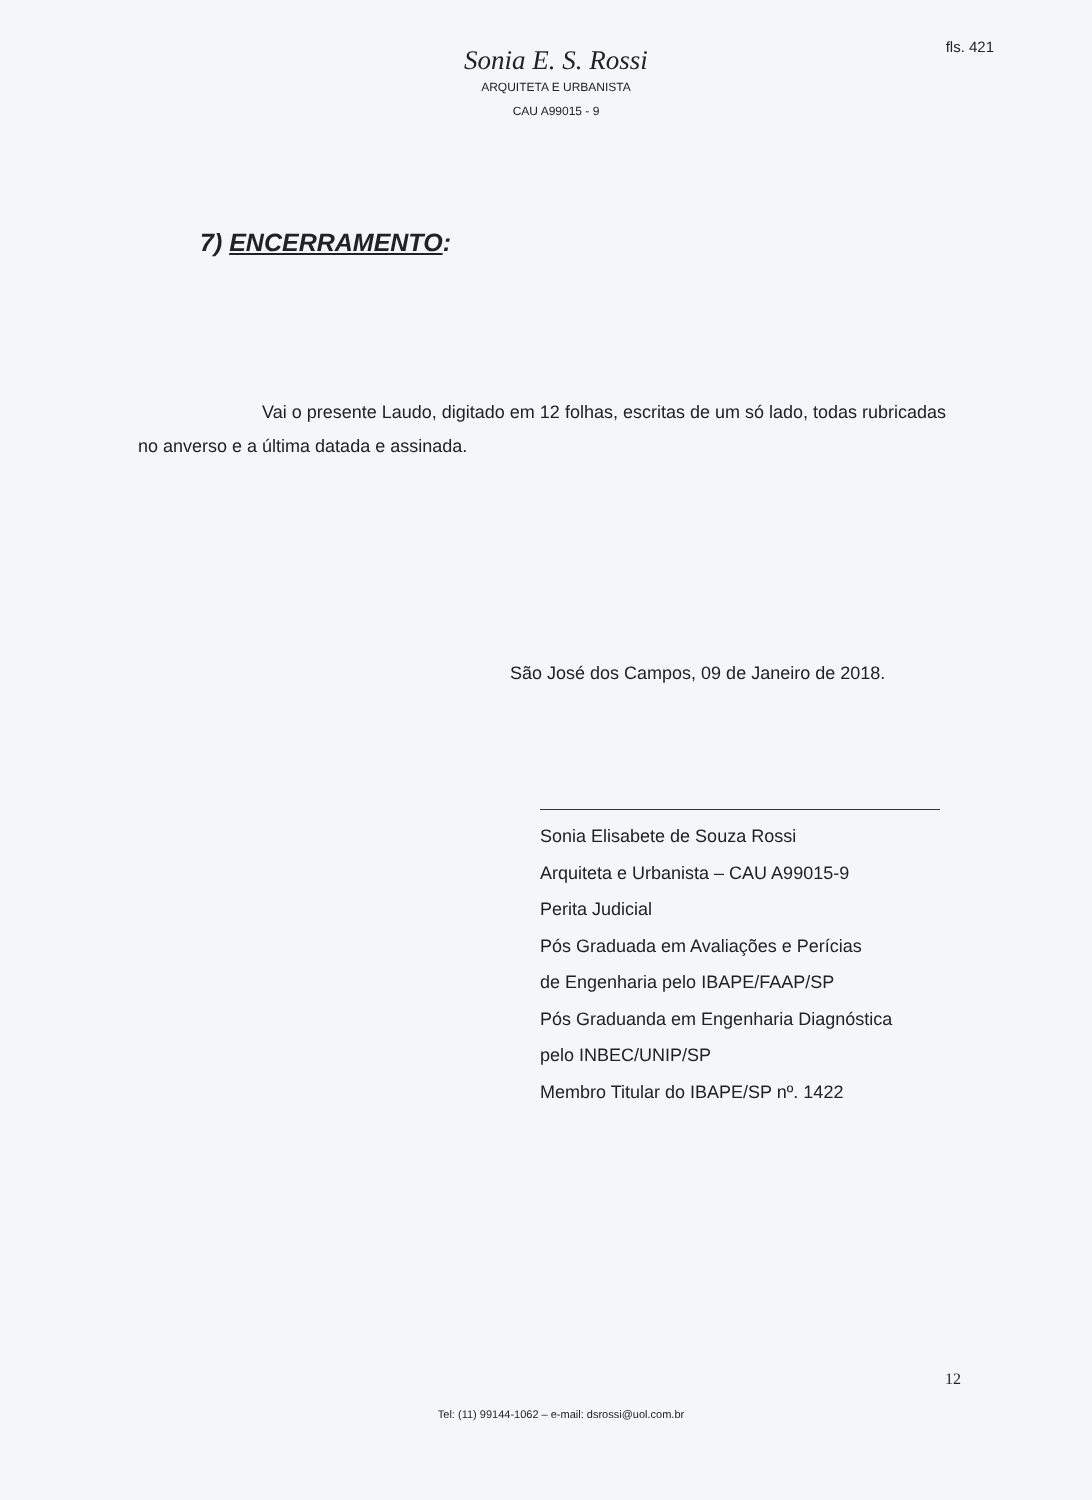fls. 421
Sonia E. S. Rossi
ARQUITETA E URBANISTA
CAU A99015 - 9
7) ENCERRAMENTO:
Vai o presente Laudo, digitado em 12 folhas, escritas de um só lado, todas rubricadas no anverso e a última datada e assinada.
São José dos Campos, 09 de Janeiro de 2018.
Sonia Elisabete de Souza Rossi
Arquiteta e Urbanista – CAU A99015-9
Perita Judicial
Pós Graduada em Avaliações e Perícias
de Engenharia pelo IBAPE/FAAP/SP
Pós Graduanda em Engenharia Diagnóstica
pelo INBEC/UNIP/SP
Membro Titular do IBAPE/SP nº. 1422
12
Tel: (11) 99144-1062 – e-mail: dsrossi@uol.com.br